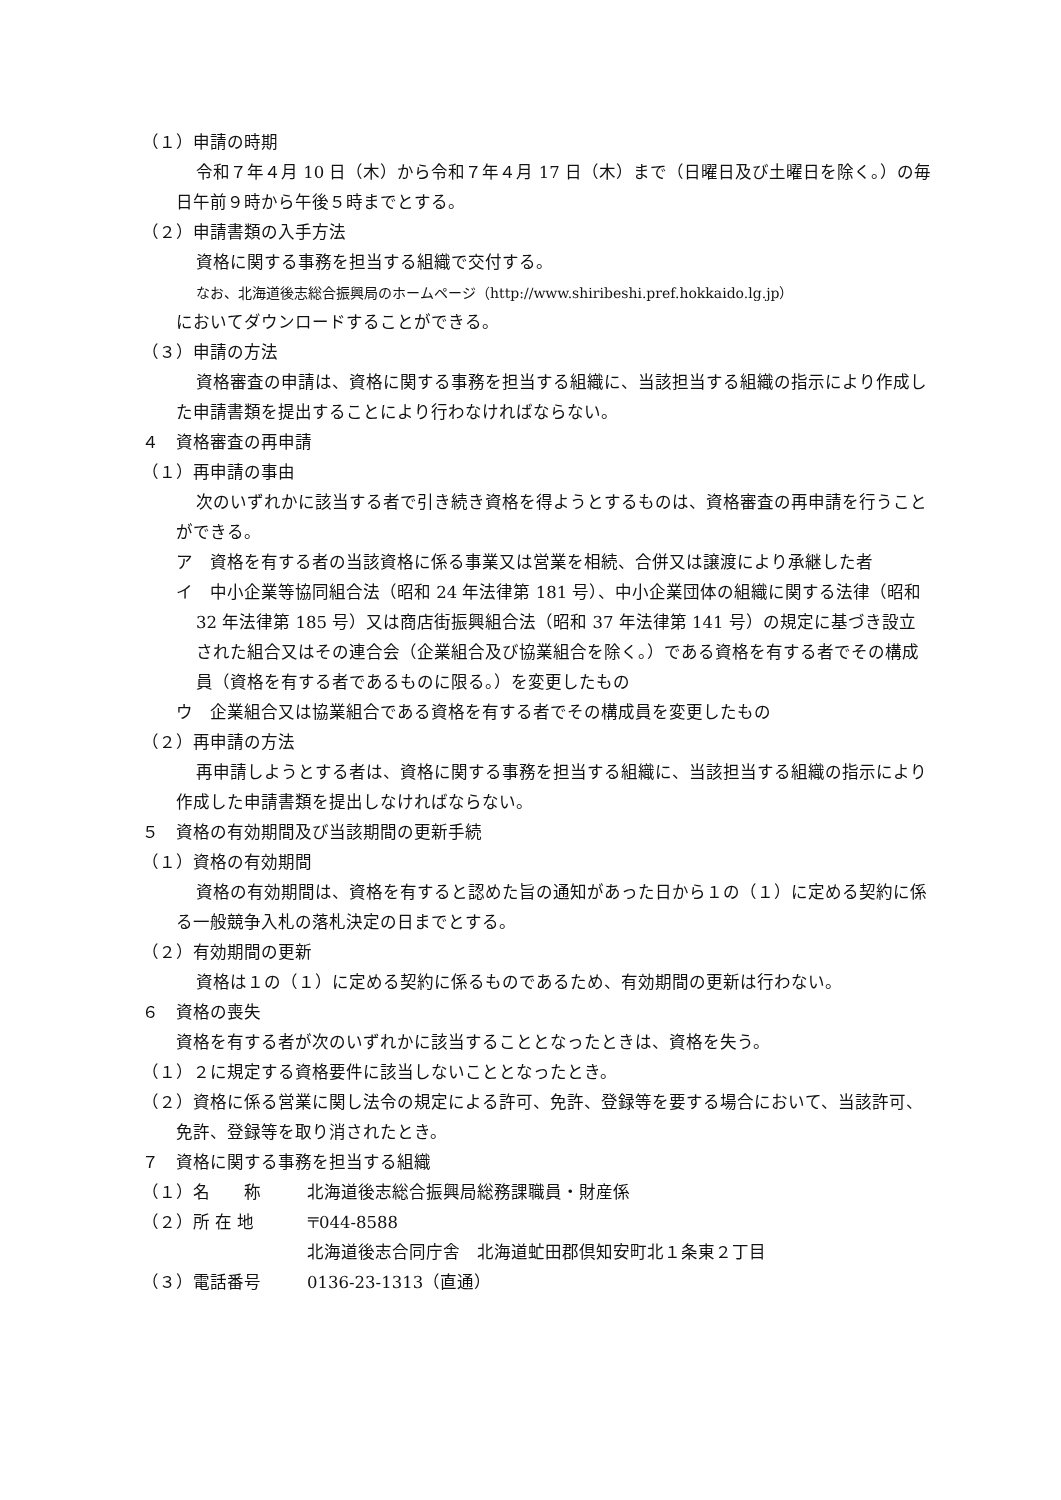（１）申請の時期
令和７年４月 10 日（木）から令和７年４月 17 日（木）まで（日曜日及び土曜日を除く。）の毎日午前９時から午後５時までとする。
（２）申請書類の入手方法
資格に関する事務を担当する組織で交付する。
なお、北海道後志総合振興局のホームページ（http://www.shiribeshi.pref.hokkaido.lg.jp）
においてダウンロードすることができる。
（３）申請の方法
資格審査の申請は、資格に関する事務を担当する組織に、当該担当する組織の指示により作成した申請書類を提出することにより行わなければならない。
４　資格審査の再申請
（１）再申請の事由
次のいずれかに該当する者で引き続き資格を得ようとするものは、資格審査の再申請を行うことができる。
ア　資格を有する者の当該資格に係る事業又は営業を相続、合併又は譲渡により承継した者
イ　中小企業等協同組合法（昭和 24 年法律第 181 号）、中小企業団体の組織に関する法律（昭和 32 年法律第 185 号）又は商店街振興組合法（昭和 37 年法律第 141 号）の規定に基づき設立された組合又はその連合会（企業組合及び協業組合を除く。）である資格を有する者でその構成員（資格を有する者であるものに限る。）を変更したもの
ウ　企業組合又は協業組合である資格を有する者でその構成員を変更したもの
（２）再申請の方法
再申請しようとする者は、資格に関する事務を担当する組織に、当該担当する組織の指示により作成した申請書類を提出しなければならない。
５　資格の有効期間及び当該期間の更新手続
（１）資格の有効期間
資格の有効期間は、資格を有すると認めた旨の通知があった日から１の（１）に定める契約に係る一般競争入札の落札決定の日までとする。
（２）有効期間の更新
資格は１の（１）に定める契約に係るものであるため、有効期間の更新は行わない。
６　資格の喪失
資格を有する者が次のいずれかに該当することとなったときは、資格を失う。
（１）２に規定する資格要件に該当しないこととなったとき。
（２）資格に係る営業に関し法令の規定による許可、免許、登録等を要する場合において、当該許可、免許、登録等を取り消されたとき。
７　資格に関する事務を担当する組織
（１）名　　称 北海道後志総合振興局総務課職員・財産係
（２）所 在 地 〒044-8588
北海道後志合同庁舎　北海道虻田郡倶知安町北１条東２丁目
（３）電話番号 0136-23-1313（直通）